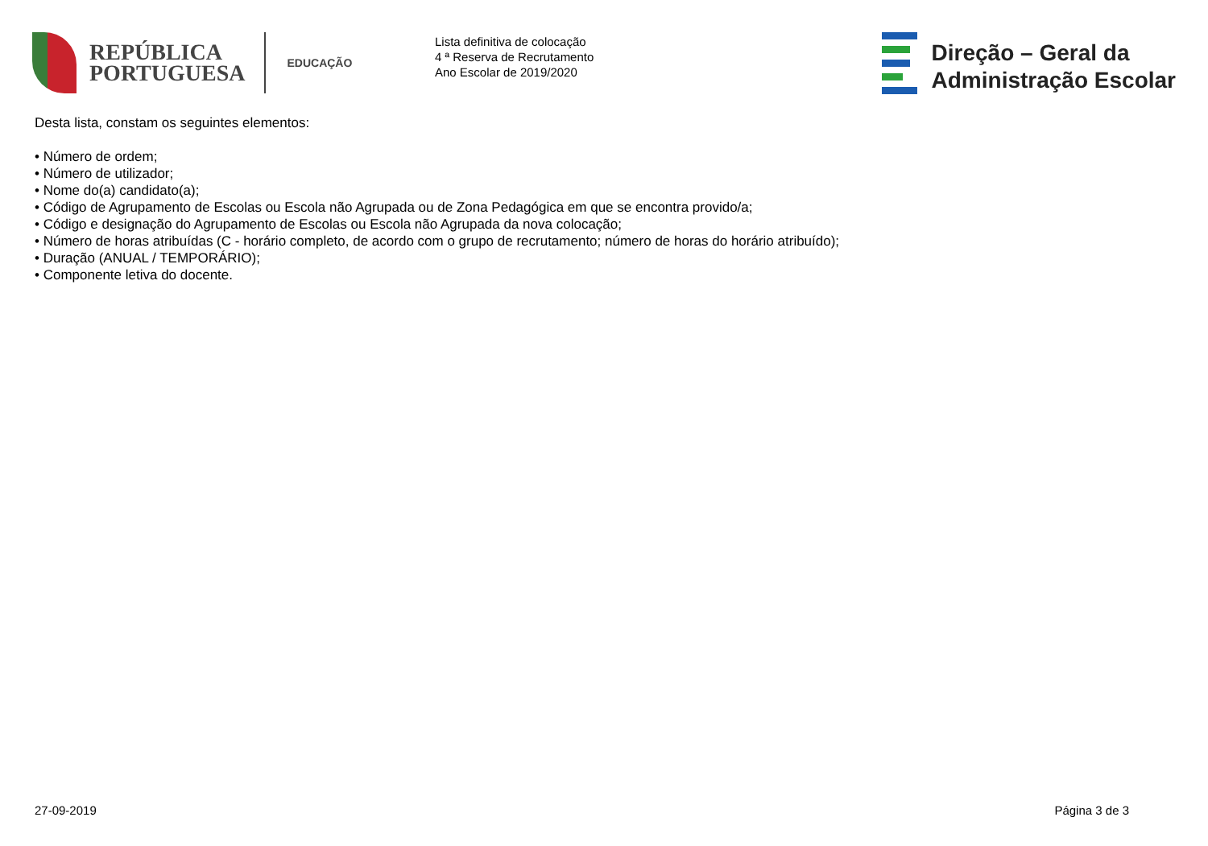REPÚBLICA
PORTUGUESA
EDUCAÇÃO
Lista definitiva de colocação
4 ª Reserva de Recrutamento
Ano Escolar de 2019/2020
Direção – Geral da
Administração Escolar
Desta lista, constam os seguintes elementos:
• Número de ordem;
• Número de utilizador;
• Nome do(a) candidato(a);
• Código de Agrupamento de Escolas ou Escola não Agrupada ou de Zona Pedagógica em que se encontra provido/a;
• Código e designação do Agrupamento de Escolas ou Escola não Agrupada da nova colocação;
• Número de horas atribuídas (C - horário completo, de acordo com o grupo de recrutamento; número de horas do horário atribuído);
• Duração (ANUAL / TEMPORÁRIO);
• Componente letiva do docente.
27-09-2019 Página 3 de 3